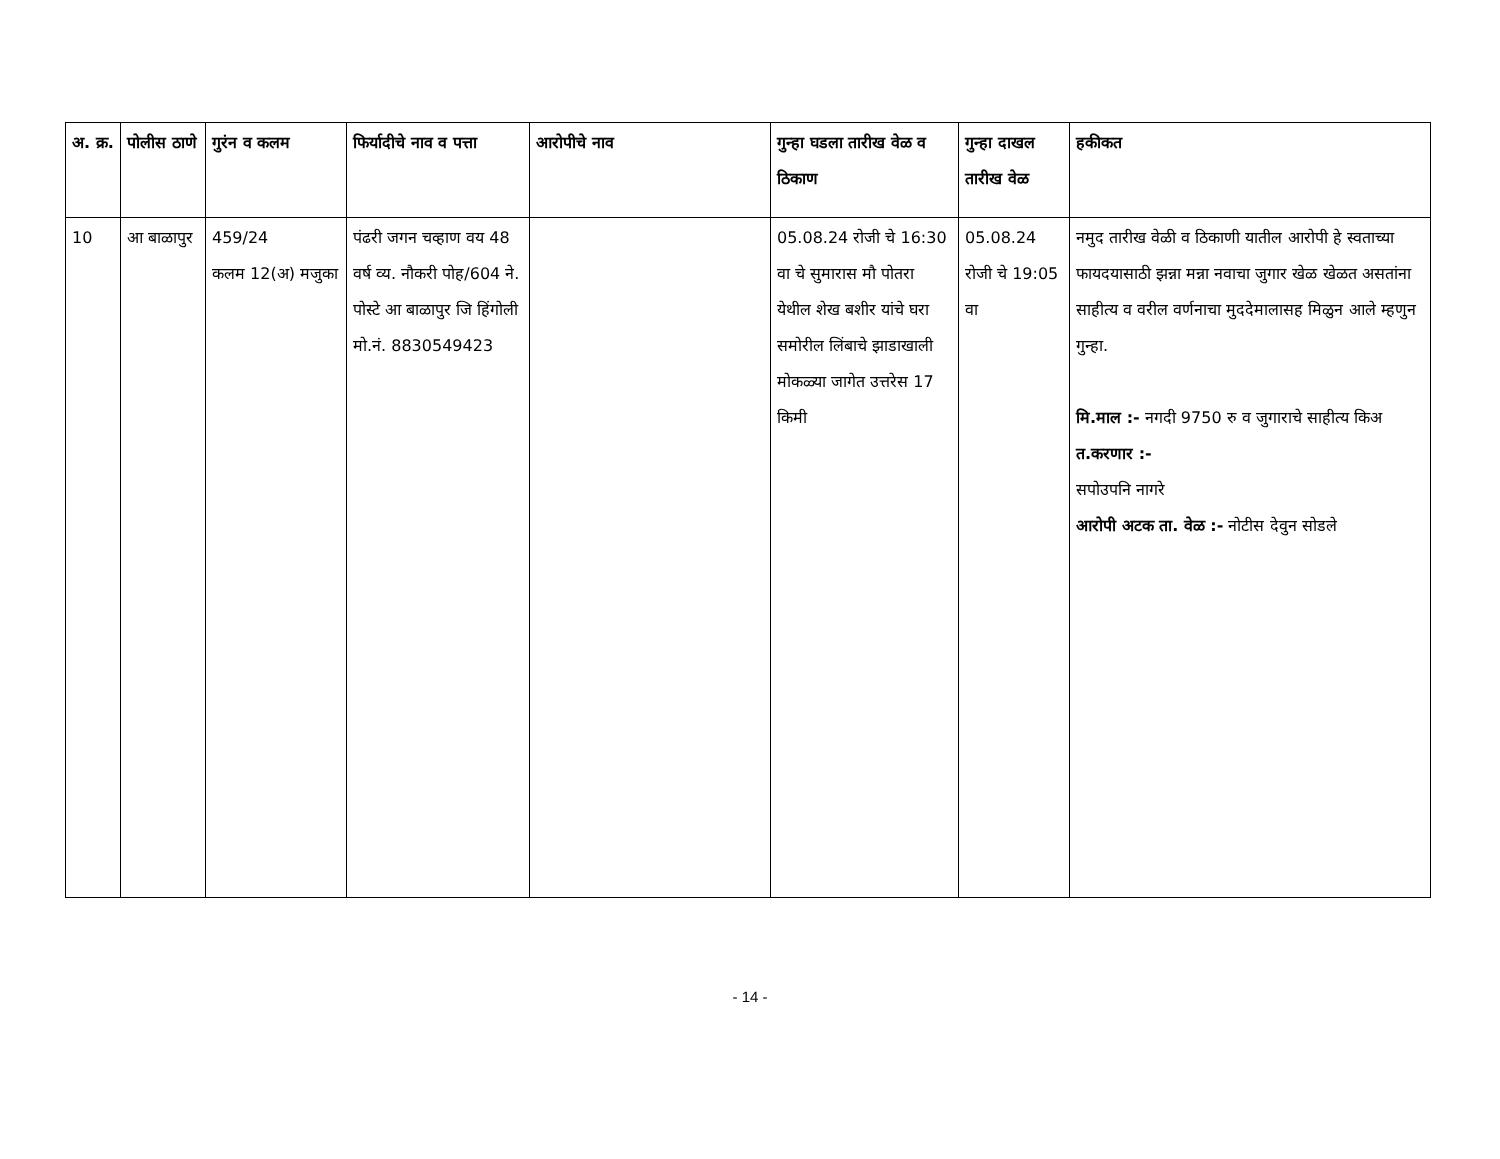| अ. क्र. | पोलीस ठाणे | गुरंन व कलम | फिर्यादीचे नाव व पत्ता | आरोपीचे नाव | गुन्हा घडला तारीख वेळ व ठिकाण | गुन्हा दाखल तारीख वेळ | हकीकत |
| --- | --- | --- | --- | --- | --- | --- | --- |
| 10 | आ बाळापुर | 459/24 कलम 12(अ) मजुका | पंढरी जगन चव्हाण वय 48 वर्ष व्य. नौकरी पोह/604 ने. पोस्टे आ बाळापुर जि हिंगोली मो.नं. 8830549423 | | 05.08.24 रोजी चे 16:30 वा चे सुमारास मौ पोतरा येथील शेख बशीर यांचे घरा समोरील लिंबाचे झाडाखाली मोकळ्या जागेत उत्तरेस 17 किमी | 05.08.24 रोजी चे 19:05 वा | नमुद तारीख वेळी व ठिकाणी यातील आरोपी हे स्वताच्या फायदयासाठी झन्ना मन्ना नवाचा जुगार खेळ खेळत असतांना साहीत्य व वरील वर्णनाचा मुददेमालासह मिळुन आले म्हणुन गुन्हा. मि.माल :- नगदी 9750 रु व जुगाराचे साहीत्य किअ त.करणार :- सपोउपनि नागरे आरोपी अटक ता. वेळ :- नोटीस देवुन सोडले |
- 14 -